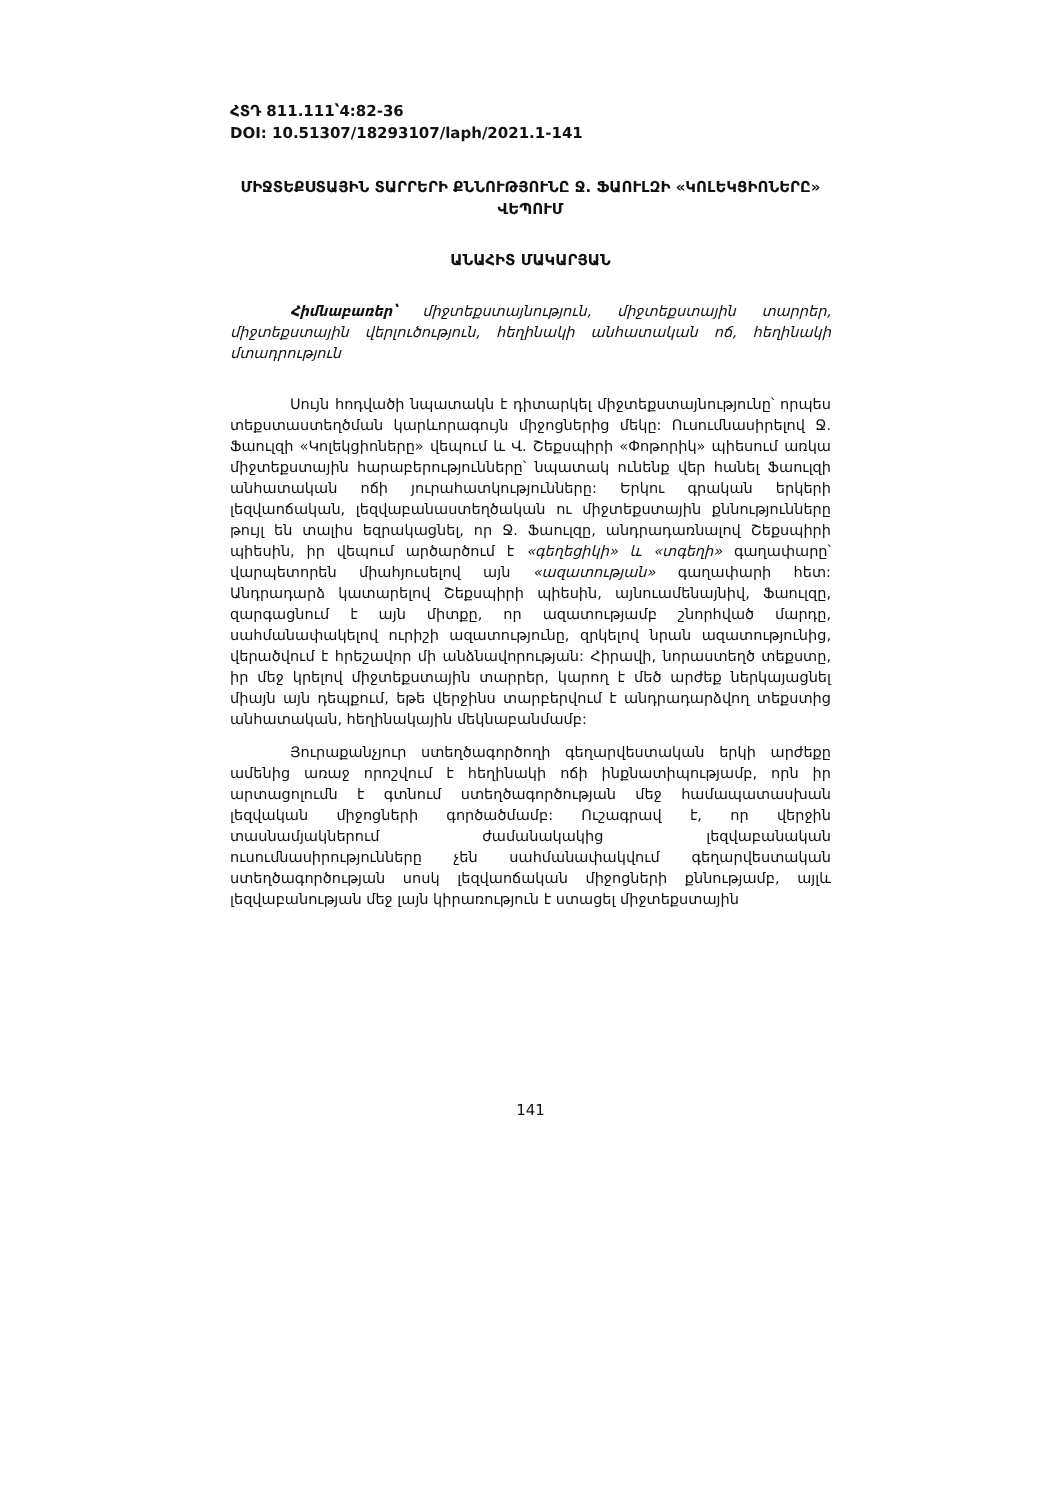ՀՏԴ 811.111՝4:82-36
DOI: 10.51307/18293107/laph/2021.1-141
ՄԻՋՏԵՔՍՏԱՅԻՆ ՏԱՐՐԵՐԻ ՔՆՆՈՒԹՅՈՒՆԸ Ջ. ՖԱՈՒԼԶԻ «ԿՈԼԵԿՑԻՈՆԵՐԸ» ՎԵՊՈՒՄ
ԱՆԱՀԻՏ ՄԱԿԱՐՅԱՆ
Հիմնաբառեր՝ միջտեքստայնություն, միջտեքստային տարրեր, միջտեքստային վերլուծություն, հեղինակի անհատական ոճ, հեղինակի մտադրություն
Սույն հոդվածի նպատակն է դիտարկել միջտեքստայնությունը՝ որպես տեքստաստեղծման կարևորագույն միջոցներից մեկը: Ուսումնասիրելով Ջ. Ֆաուլզի «Կոլեկցիոները» վեպում և Վ. Շեքսպիրի «Փոթորիկ» պիեսում առկա միջտեքստային հարաբերությունները՝ նպատակ ունենք վեր հանել Ֆաուլզի անհատական ոճի յուրահատկությունները: Երկու գրական երկերի լեզվաոճական, լեզվաբանաստեղծական ու միջտեքստային քննությունները թույլ են տալիս եզրակացնել, որ Ջ. Ֆաուլզը, անդրադառնալով Շեքսպիրի պիեսին, իր վեպում արծարծում է «գեղեցիկի» և «տգեղի» գաղափարը՝ վարպետորեն միահյուսելով այն «ազատության» գաղափարի հետ: Անդրադարձ կատարելով Շեքսպիրի պիեսին, այնուամենայնիվ, Ֆաուլզը, զարգացնում է այն միտքը, որ ազատությամբ շնորհված մարդը, սահմանափակելով ուրիշի ազատությունը, զրկելով նրան ազատությունից, վերածվում է հրեշավոր մի անձնավորության: Հիրավի, նորաստեղծ տեքստը, իր մեջ կրելով միջտեքստային տարրեր, կարող է մեծ արժեք ներկայացնել միայն այն դեպքում, եթե վերջինս տարբերվում է անդրադարձվող տեքստից անհատական, հեղինակային մեկնաբանմամբ:
Յուրաքանչյուր ստեղծագործողի գեղարվեստական երկի արժեքը ամենից առաջ որոշվում է հեղինակի ոճի ինքնատիպությամբ, որն իր արտացոլումն է գտնում ստեղծագործության մեջ համապատասխան լեզվական միջոցների գործածմամբ: Ուշագրավ է, որ վերջին տասնամյակներում ժամանակակից լեզվաբանական ուսումնասիրությունները չեն սահմանափակվում գեղարվեստական ստեղծագործության սոսկ լեզվաոճական միջոցների քննությամբ, այլև լեզվաբանության մեջ լայն կիրառություն է ստացել միջտեքստային
141